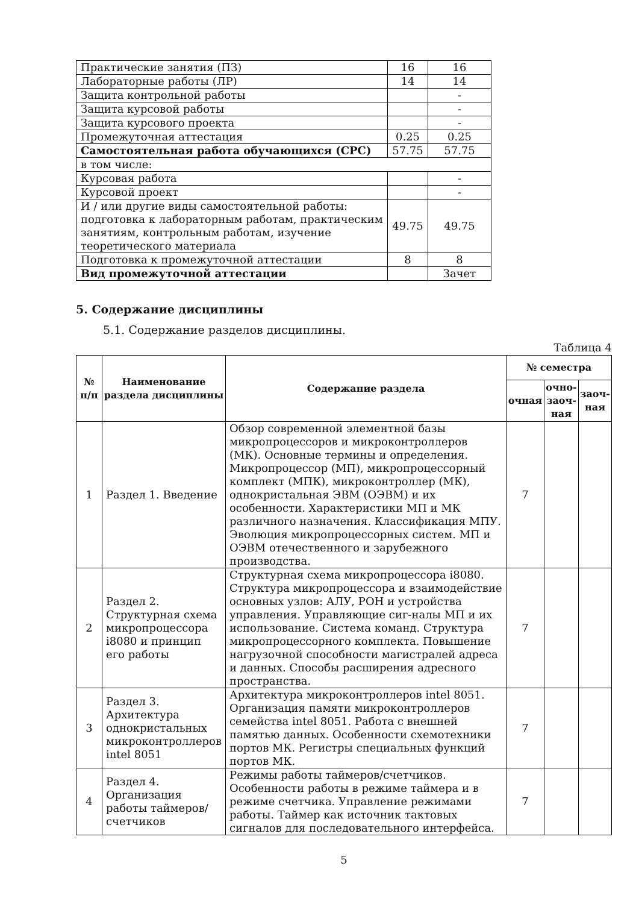| Практические занятия (ПЗ) | 16 | 16 |
| Лабораторные работы (ЛР) | 14 | 14 |
| Защита контрольной работы | | - |
| Защита курсовой работы | | - |
| Защита курсового проекта | | - |
| Промежуточная аттестация | 0.25 | 0.25 |
| Самостоятельная работа обучающихся (СРС) | 57.75 | 57.75 |
| в том числе: | | |
| Курсовая работа | | - |
| Курсовой проект | | - |
| И / или другие виды самостоятельной работы: подготовка к лабораторным работам, практическим занятиям, контрольным работам, изучение теоретического материала | 49.75 | 49.75 |
| Подготовка к промежуточной аттестации | 8 | 8 |
| Вид промежуточной аттестации | | Зачет |
5. Содержание дисциплины
5.1. Содержание разделов дисциплины.
Таблица 4
| № п/п | Наименование раздела дисциплины | Содержание раздела | № семестра | | |
| --- | --- | --- | --- | --- | --- |
| | | | очная | очно-заоч-ная | заоч-ная |
| 1 | Раздел 1. Введение | Обзор современной элементной базы микропроцессоров и микроконтроллеров (МК). Основные термины и определения. Микропроцессор (МП), микропроцессорный комплект (МПК), микроконтроллер (МК), однокристальная ЭВМ (ОЭВМ) и их особенности. Характеристики МП и МК различного назначения. Классификация МПУ. Эволюция микропроцессорных систем. МП и ОЭВМ отечественного и зарубежного производства. | 7 | | |
| 2 | Раздел 2. Структурная схема микропроцессора i8080 и принцип его работы | Структурная схема микропроцессора i8080. Структура микропроцессора и взаимодействие основных узлов: АЛУ, РОН и устройства управления. Управляющие сиг-налы МП и их использование. Система команд. Структура микропроцессорного комплекта. Повышение нагрузочной способности магистралей адреса и данных. Способы расширения адресного пространства. | 7 | | |
| 3 | Раздел 3. Архитектура однокристальных микроконтроллеров intel 8051 | Архитектура микроконтроллеров intel 8051. Организация памяти микроконтроллеров семейства intel 8051. Работа с внешней памятью данных. Особенности схемотехники портов МК. Регистры специальных функций портов МК. | 7 | | |
| 4 | Раздел 4. Организация работы таймеров/счетчиков | Режимы работы таймеров/счетчиков. Особенности работы в режиме таймера и в режиме счетчика. Управление режимами работы. Таймер как источник тактовых сигналов для последовательного интерфейса. | 7 | | |
5